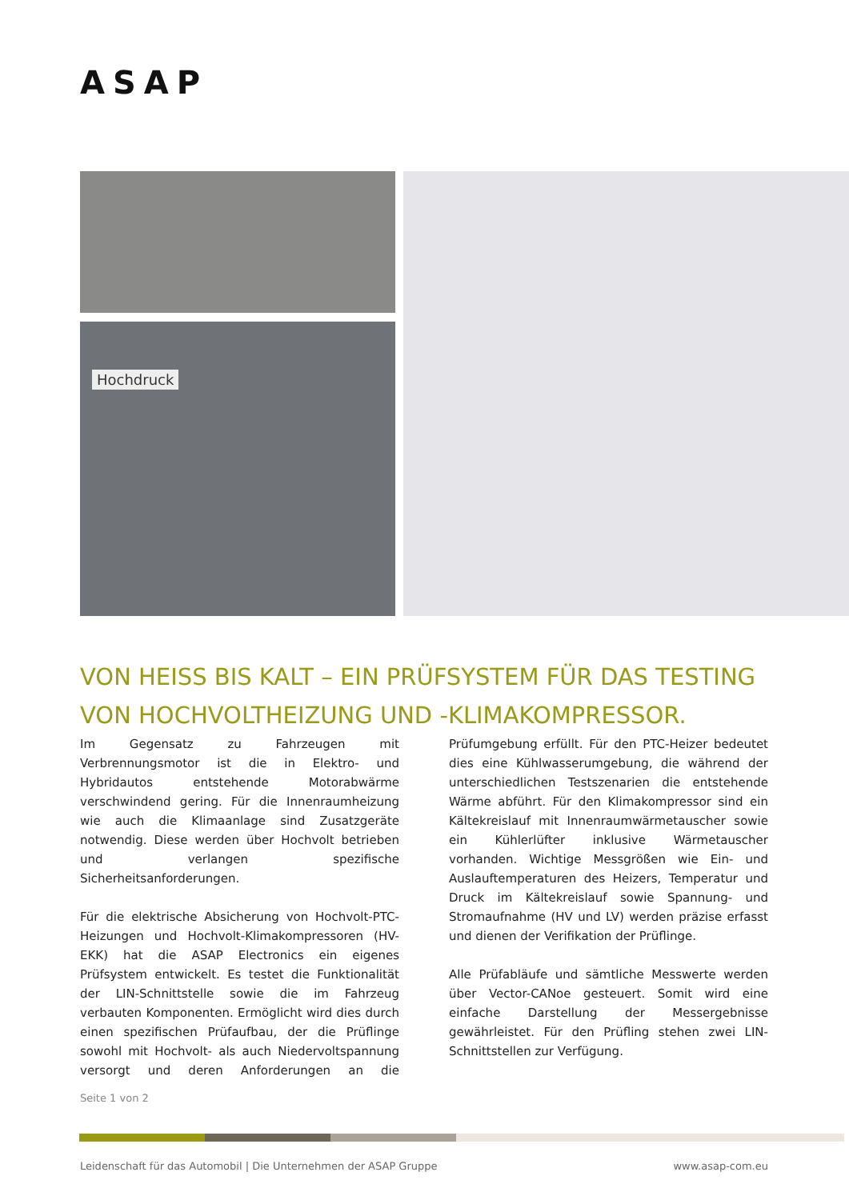ASAP
Hochdruck
VON HEISS BIS KALT – EIN PRÜFSYSTEM FÜR DAS TESTING VON HOCHVOLTHEIZUNG UND -KLIMAKOMPRESSOR.
Im Gegensatz zu Fahrzeugen mit Verbrennungsmotor ist die in Elektro- und Hybridautos entstehende Motorabwärme verschwindend gering. Für die Innenraumheizung wie auch die Klimaanlage sind Zusatzgeräte notwendig. Diese werden über Hochvolt betrieben und verlangen spezifische Sicherheitsanforderungen.
Für die elektrische Absicherung von Hochvolt-PTC-Heizungen und Hochvolt-Klimakompressoren (HV-EKK) hat die ASAP Electronics ein eigenes Prüfsystem entwickelt. Es testet die Funktionalität der LIN-Schnittstelle sowie die im Fahrzeug verbauten Komponenten. Ermöglicht wird dies durch einen spezifischen Prüfaufbau, der die Prüflinge sowohl mit Hochvolt- als auch Niedervoltspannung versorgt und deren Anforderungen an die Prüfumgebung erfüllt. Für den PTC-Heizer bedeutet dies eine Kühlwasserumgebung, die während der unterschiedlichen Testszenarien die entstehende Wärme abführt. Für den Klimakompressor sind ein Kältekreislauf mit Innenraumwärmetauscher sowie ein Kühlerlüfter inklusive Wärmetauscher vorhanden. Wichtige Messgrößen wie Ein- und Auslauftemperaturen des Heizers, Temperatur und Druck im Kältekreislauf sowie Spannung- und Stromaufnahme (HV und LV) werden präzise erfasst und dienen der Verifikation der Prüflinge.
Alle Prüfabläufe und sämtliche Messwerte werden über Vector-CANoe gesteuert. Somit wird eine einfache Darstellung der Messergebnisse gewährleistet. Für den Prüfling stehen zwei LIN-Schnittstellen zur Verfügung.
Seite 1 von 2
Leidenschaft für das Automobil | Die Unternehmen der ASAP Gruppe
www.asap-com.eu